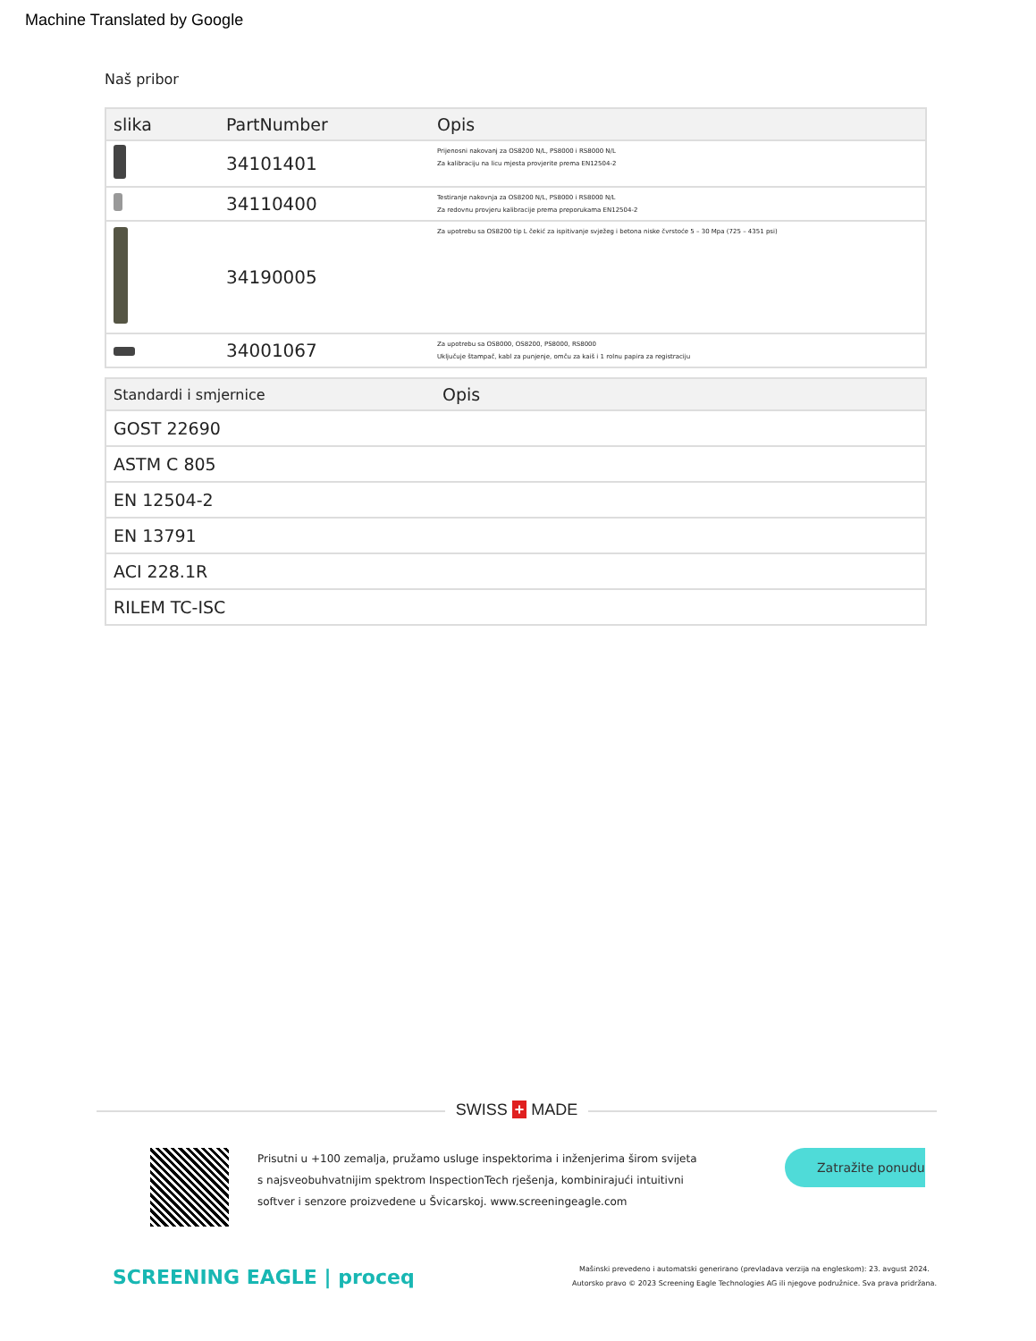Machine Translated by Google
Naš pribor
| slika | PartNumber | Opis |
| --- | --- | --- |
| | 34101401 | Prijenosni nakovanj za OS8200 N/L, PS8000 i RS8000 N/L Za kalibraciju na licu mjesta provjerite prema EN12504-2 |
| | 34110400 | Testiranje nakovnja za OS8200 N/L, PS8000 i RS8000 N/L Za redovnu provjeru kalibracije prema preporukama EN12504-2 |
| | 34190005 | Za upotrebu sa OS8200 tip L čekić za ispitivanje svježeg i betona niske čvrstoće 5 – 30 Mpa (725 – 4351 psi) |
| | 34001067 | Za upotrebu sa OS8000, OS8200, PS8000, RS8000 Uključuje štampač, kabl za punjenje, omču za kaiš i 1 rolnu papira za registraciju |
| Standardi i smjernice | Opis |
| --- | --- |
| GOST 22690 | |
| ASTM C 805 | |
| EN 12504-2 | |
| EN 13791 | |
| ACI 228.1R | |
| RILEM TC-ISC | |
SWISS + MADE
Prisutni u +100 zemalja, pružamo usluge inspektorima i inženjerima širom svijeta s najsveobuhvatnijim spektrom InspectionTech rješenja, kombinirajući intuitivni softver i senzore proizvedene u Švicarskoj. www.screeningeagle.com
Zatražite ponudu
SCREENING EAGLE | proceq
Mašinski prevedeno i automatski generirano (prevladava verzija na engleskom): 23. avgust 2024.
Autorsko pravo © 2023 Screening Eagle Technologies AG ili njegove podružnice. Sva prava pridržana.